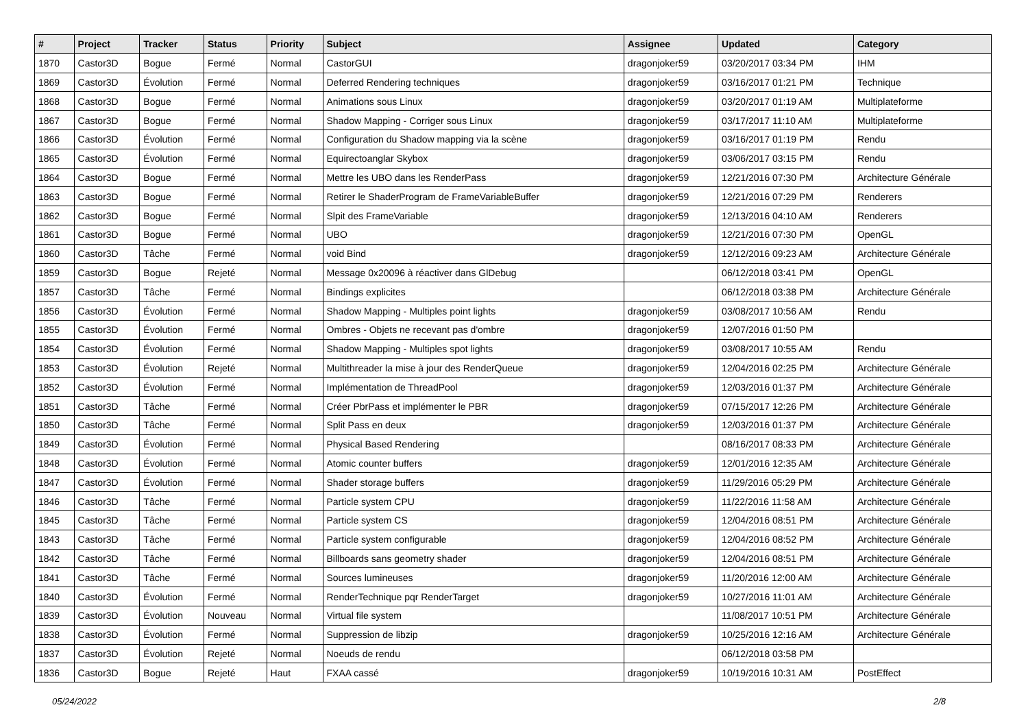| # | Project | Tracker | Status | Priority | Subject | Assignee | Updated | Category |
| --- | --- | --- | --- | --- | --- | --- | --- | --- |
| 1870 | Castor3D | Bogue | Fermé | Normal | CastorGUI | dragonjoker59 | 03/20/2017 03:34 PM | IHM |
| 1869 | Castor3D | Évolution | Fermé | Normal | Deferred Rendering techniques | dragonjoker59 | 03/16/2017 01:21 PM | Technique |
| 1868 | Castor3D | Bogue | Fermé | Normal | Animations sous Linux | dragonjoker59 | 03/20/2017 01:19 AM | Multiplateforme |
| 1867 | Castor3D | Bogue | Fermé | Normal | Shadow Mapping - Corriger sous Linux | dragonjoker59 | 03/17/2017 11:10 AM | Multiplateforme |
| 1866 | Castor3D | Évolution | Fermé | Normal | Configuration du Shadow mapping via la scène | dragonjoker59 | 03/16/2017 01:19 PM | Rendu |
| 1865 | Castor3D | Évolution | Fermé | Normal | Equirectoanglar Skybox | dragonjoker59 | 03/06/2017 03:15 PM | Rendu |
| 1864 | Castor3D | Bogue | Fermé | Normal | Mettre les UBO dans les RenderPass | dragonjoker59 | 12/21/2016 07:30 PM | Architecture Générale |
| 1863 | Castor3D | Bogue | Fermé | Normal | Retirer le ShaderProgram de FrameVariableBuffer | dragonjoker59 | 12/21/2016 07:29 PM | Renderers |
| 1862 | Castor3D | Bogue | Fermé | Normal | Slpit des FrameVariable | dragonjoker59 | 12/13/2016 04:10 AM | Renderers |
| 1861 | Castor3D | Bogue | Fermé | Normal | UBO | dragonjoker59 | 12/21/2016 07:30 PM | OpenGL |
| 1860 | Castor3D | Tâche | Fermé | Normal | void Bind | dragonjoker59 | 12/12/2016 09:23 AM | Architecture Générale |
| 1859 | Castor3D | Bogue | Rejeté | Normal | Message 0x20096 à réactiver dans GlDebug | | 06/12/2018 03:41 PM | OpenGL |
| 1857 | Castor3D | Tâche | Fermé | Normal | Bindings explicites | | 06/12/2018 03:38 PM | Architecture Générale |
| 1856 | Castor3D | Évolution | Fermé | Normal | Shadow Mapping - Multiples point lights | dragonjoker59 | 03/08/2017 10:56 AM | Rendu |
| 1855 | Castor3D | Évolution | Fermé | Normal | Ombres - Objets ne recevant pas d'ombre | dragonjoker59 | 12/07/2016 01:50 PM | |
| 1854 | Castor3D | Évolution | Fermé | Normal | Shadow Mapping - Multiples spot lights | dragonjoker59 | 03/08/2017 10:55 AM | Rendu |
| 1853 | Castor3D | Évolution | Rejeté | Normal | Multithreader la mise à jour des RenderQueue | dragonjoker59 | 12/04/2016 02:25 PM | Architecture Générale |
| 1852 | Castor3D | Évolution | Fermé | Normal | Implémentation de ThreadPool | dragonjoker59 | 12/03/2016 01:37 PM | Architecture Générale |
| 1851 | Castor3D | Tâche | Fermé | Normal | Créer PbrPass et implémenter le PBR | dragonjoker59 | 07/15/2017 12:26 PM | Architecture Générale |
| 1850 | Castor3D | Tâche | Fermé | Normal | Split Pass en deux | dragonjoker59 | 12/03/2016 01:37 PM | Architecture Générale |
| 1849 | Castor3D | Évolution | Fermé | Normal | Physical Based Rendering | | 08/16/2017 08:33 PM | Architecture Générale |
| 1848 | Castor3D | Évolution | Fermé | Normal | Atomic counter buffers | dragonjoker59 | 12/01/2016 12:35 AM | Architecture Générale |
| 1847 | Castor3D | Évolution | Fermé | Normal | Shader storage buffers | dragonjoker59 | 11/29/2016 05:29 PM | Architecture Générale |
| 1846 | Castor3D | Tâche | Fermé | Normal | Particle system CPU | dragonjoker59 | 11/22/2016 11:58 AM | Architecture Générale |
| 1845 | Castor3D | Tâche | Fermé | Normal | Particle system CS | dragonjoker59 | 12/04/2016 08:51 PM | Architecture Générale |
| 1843 | Castor3D | Tâche | Fermé | Normal | Particle system configurable | dragonjoker59 | 12/04/2016 08:52 PM | Architecture Générale |
| 1842 | Castor3D | Tâche | Fermé | Normal | Billboards sans geometry shader | dragonjoker59 | 12/04/2016 08:51 PM | Architecture Générale |
| 1841 | Castor3D | Tâche | Fermé | Normal | Sources lumineuses | dragonjoker59 | 11/20/2016 12:00 AM | Architecture Générale |
| 1840 | Castor3D | Évolution | Fermé | Normal | RenderTechnique pqr RenderTarget | dragonjoker59 | 10/27/2016 11:01 AM | Architecture Générale |
| 1839 | Castor3D | Évolution | Nouveau | Normal | Virtual file system | | 11/08/2017 10:51 PM | Architecture Générale |
| 1838 | Castor3D | Évolution | Fermé | Normal | Suppression de libzip | dragonjoker59 | 10/25/2016 12:16 AM | Architecture Générale |
| 1837 | Castor3D | Évolution | Rejeté | Normal | Noeuds de rendu | | 06/12/2018 03:58 PM | |
| 1836 | Castor3D | Bogue | Rejeté | Haut | FXAA cassé | dragonjoker59 | 10/19/2016 10:31 AM | PostEffect |
05/24/2022 2/8